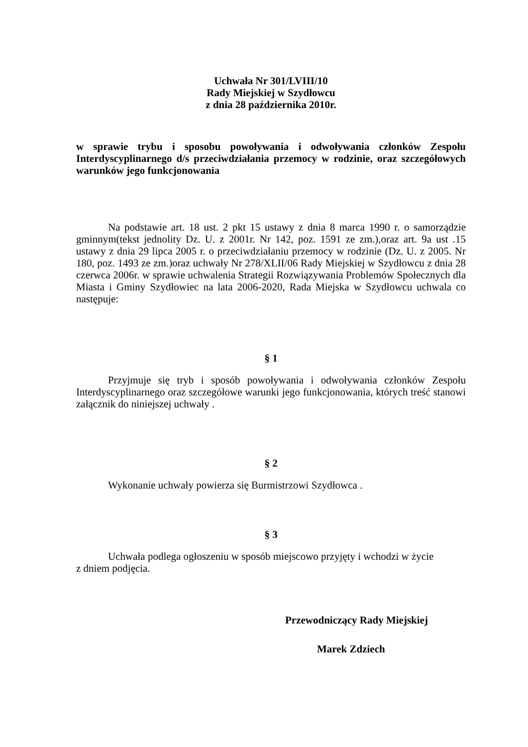Uchwała Nr 301/LVIII/10
Rady Miejskiej w Szydłowcu
z dnia 28 października 2010r.
w sprawie trybu i sposobu powoływania i odwoływania członków Zespołu Interdyscyplinarnego d/s przeciwdziałania przemocy w rodzinie, oraz szczegółowych warunków jego funkcjonowania
Na podstawie art. 18 ust. 2 pkt 15 ustawy z dnia 8 marca 1990 r. o samorządzie gminnym(tekst jednolity Dz. U. z 2001r. Nr 142, poz. 1591 ze zm.),oraz art. 9a ust .15 ustawy z dnia 29 lipca 2005 r. o przeciwdziałaniu przemocy w rodzinie (Dz. U. z 2005. Nr 180, poz. 1493 ze zm.)oraz uchwały Nr 278/XLII/06 Rady Miejskiej w Szydłowcu z dnia 28 czerwca 2006r. w sprawie uchwalenia Strategii Rozwiązywania Problemów Społecznych dla Miasta i Gminy Szydłowiec na lata 2006-2020, Rada Miejska w Szydłowcu uchwala co następuje:
§ 1
Przyjmuje się tryb i sposób powoływania i odwoływania członków Zespołu Interdyscyplinarnego oraz szczegółowe warunki jego funkcjonowania, których treść stanowi załącznik do niniejszej uchwały .
§ 2
Wykonanie uchwały powierza się Burmistrzowi Szydłowca .
§ 3
Uchwała podlega ogłoszeniu w sposób miejscowo przyjęty i wchodzi w życie
z dniem podjęcia.
Przewodniczący Rady Miejskiej
Marek Zdziech